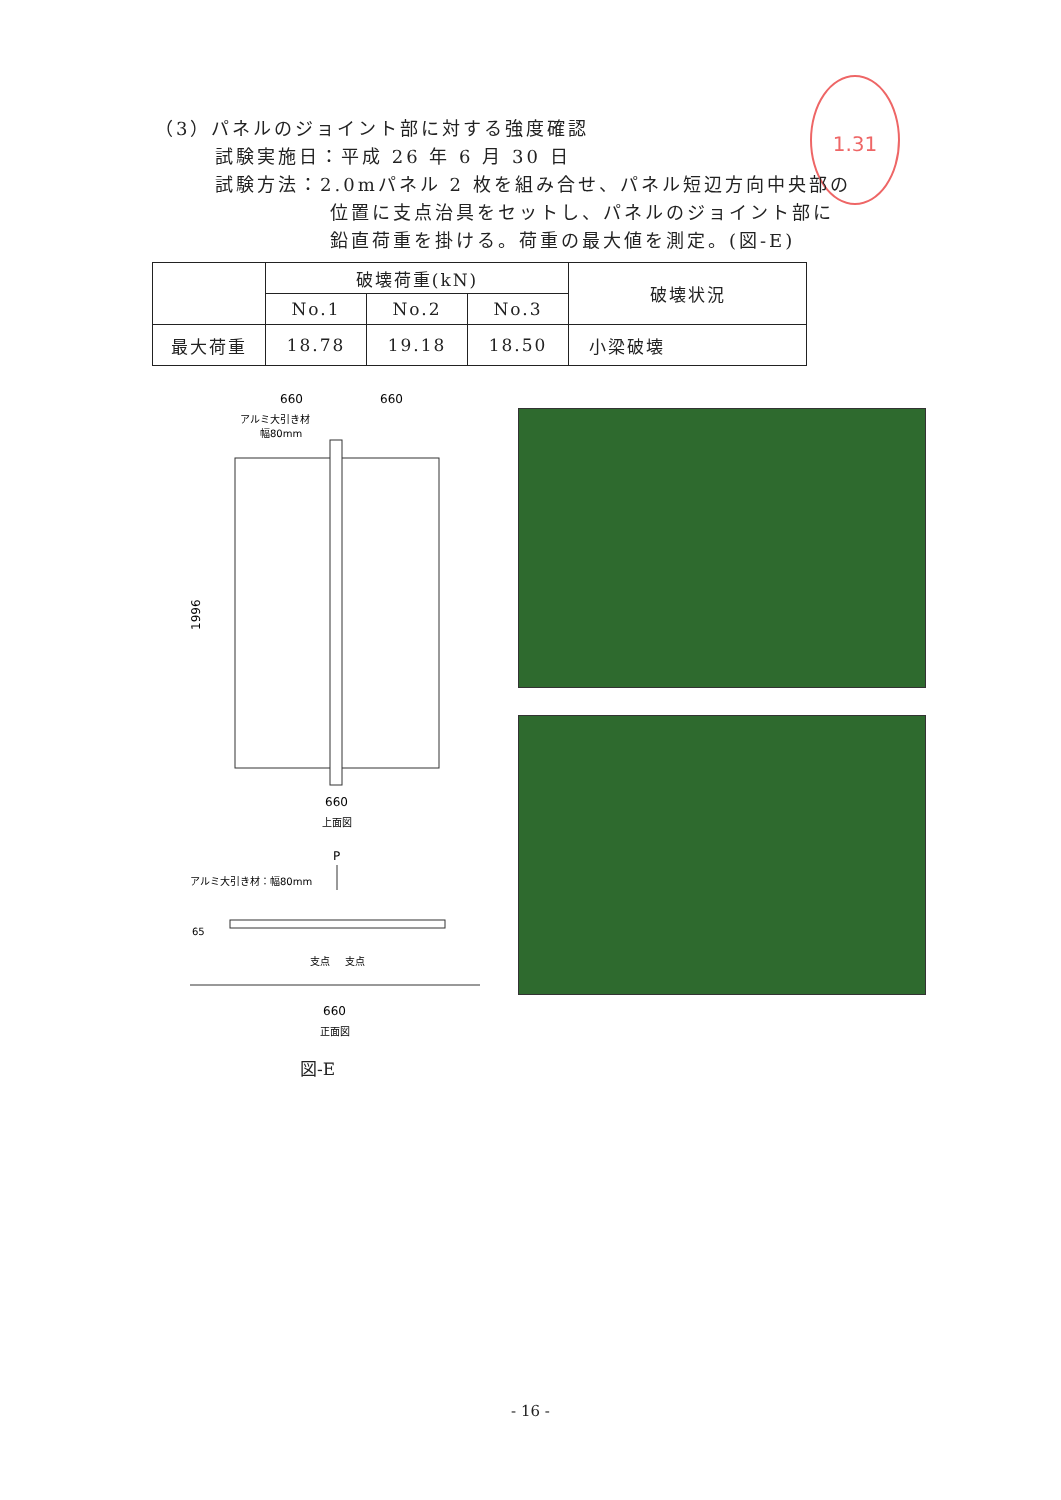1.31
（3）パネルのジョイント部に対する強度確認
試験実施日：平成 26 年 6 月 30 日
試験方法：2.0mパネル 2 枚を組み合せ、パネル短辺方向中央部の
位置に支点治具をセットし、パネルのジョイント部に
鉛直荷重を掛ける。荷重の最大値を測定。(図-E)
| | 破壊荷重(kN) | | | 破壊状況 |
| --- | --- | --- | --- | --- |
| | No.1 | No.2 | No.3 | |
| 最大荷重 | 18.78 | 19.18 | 18.50 | 小梁破壊 |
660
660
アルミ大引き材
幅80mm
1996
660
上面図
P
アルミ大引き材：幅80mm
65
支点
支点
660
正面図
図-E
- 16 -